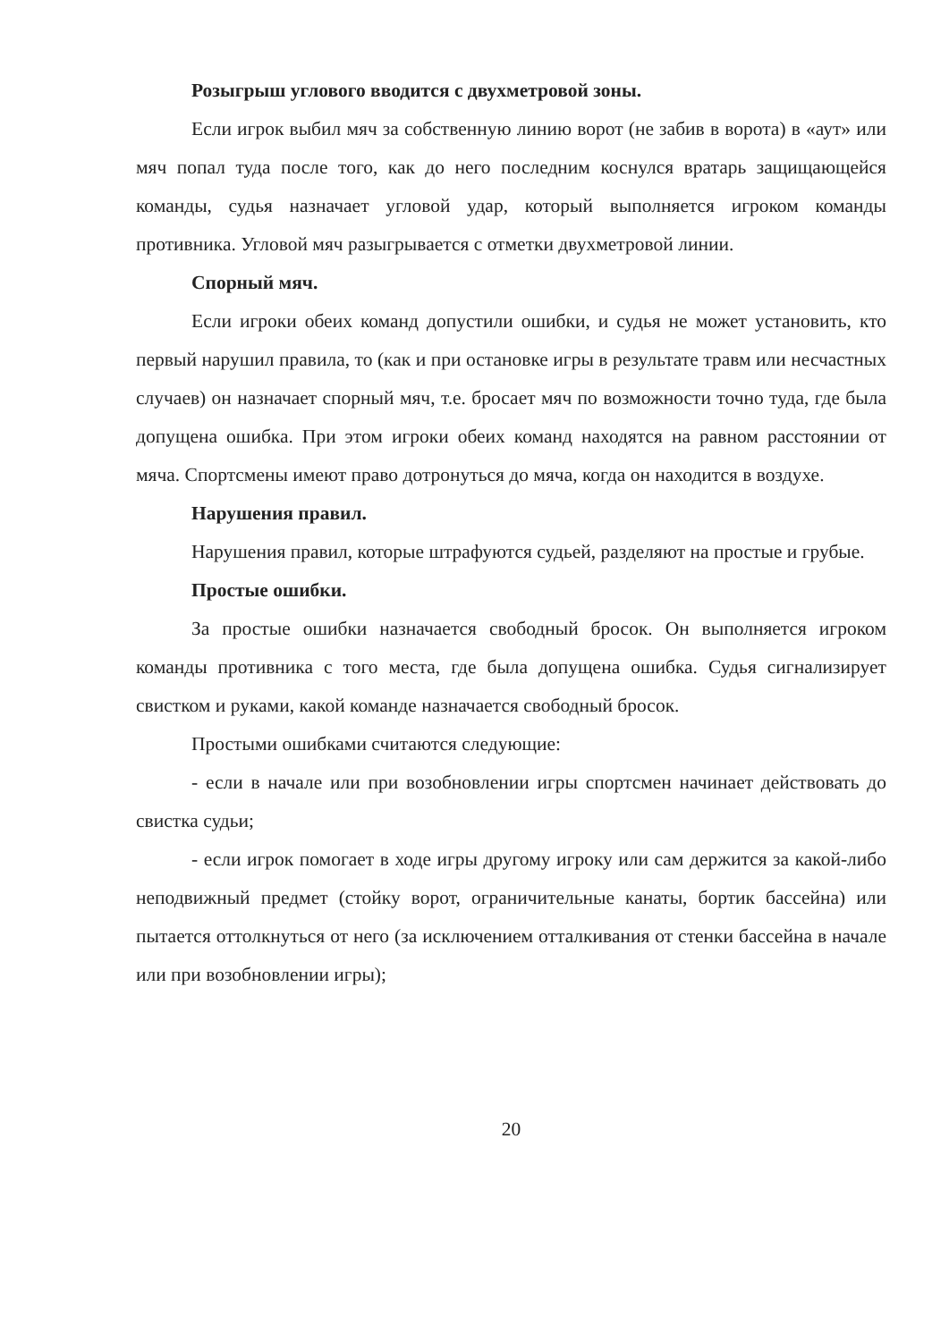Розыгрыш углового вводится с двухметровой зоны.
Если игрок выбил мяч за собственную линию ворот (не забив в ворота) в «аут» или мяч попал туда после того, как до него последним коснулся вратарь защищающейся команды, судья назначает угловой удар, который выполняется игроком команды противника. Угловой мяч разыгрывается с отметки двухметровой линии.
Спорный мяч.
Если игроки обеих команд допустили ошибки, и судья не может установить, кто первый нарушил правила, то (как и при остановке игры в результате травм или несчастных случаев) он назначает спорный мяч, т.е. бросает мяч по возможности точно туда, где была допущена ошибка. При этом игроки обеих команд находятся на равном расстоянии от мяча. Спортсмены имеют право дотронуться до мяча, когда он находится в воздухе.
Нарушения правил.
Нарушения правил, которые штрафуются судьей, разделяют на простые и грубые.
Простые ошибки.
За простые ошибки назначается свободный бросок. Он выполняется игроком команды противника с того места, где была допущена ошибка. Судья сигнализирует свистком и руками, какой команде назначается свободный бросок.
Простыми ошибками считаются следующие:
- если в начале или при возобновлении игры спортсмен начинает действовать до свистка судьи;
- если игрок помогает в ходе игры другому игроку или сам держится за какой-либо неподвижный предмет (стойку ворот, ограничительные канаты, бортик бассейна) или пытается оттолкнуться от него (за исключением отталкивания от стенки бассейна в начале или при возобновлении игры);
20